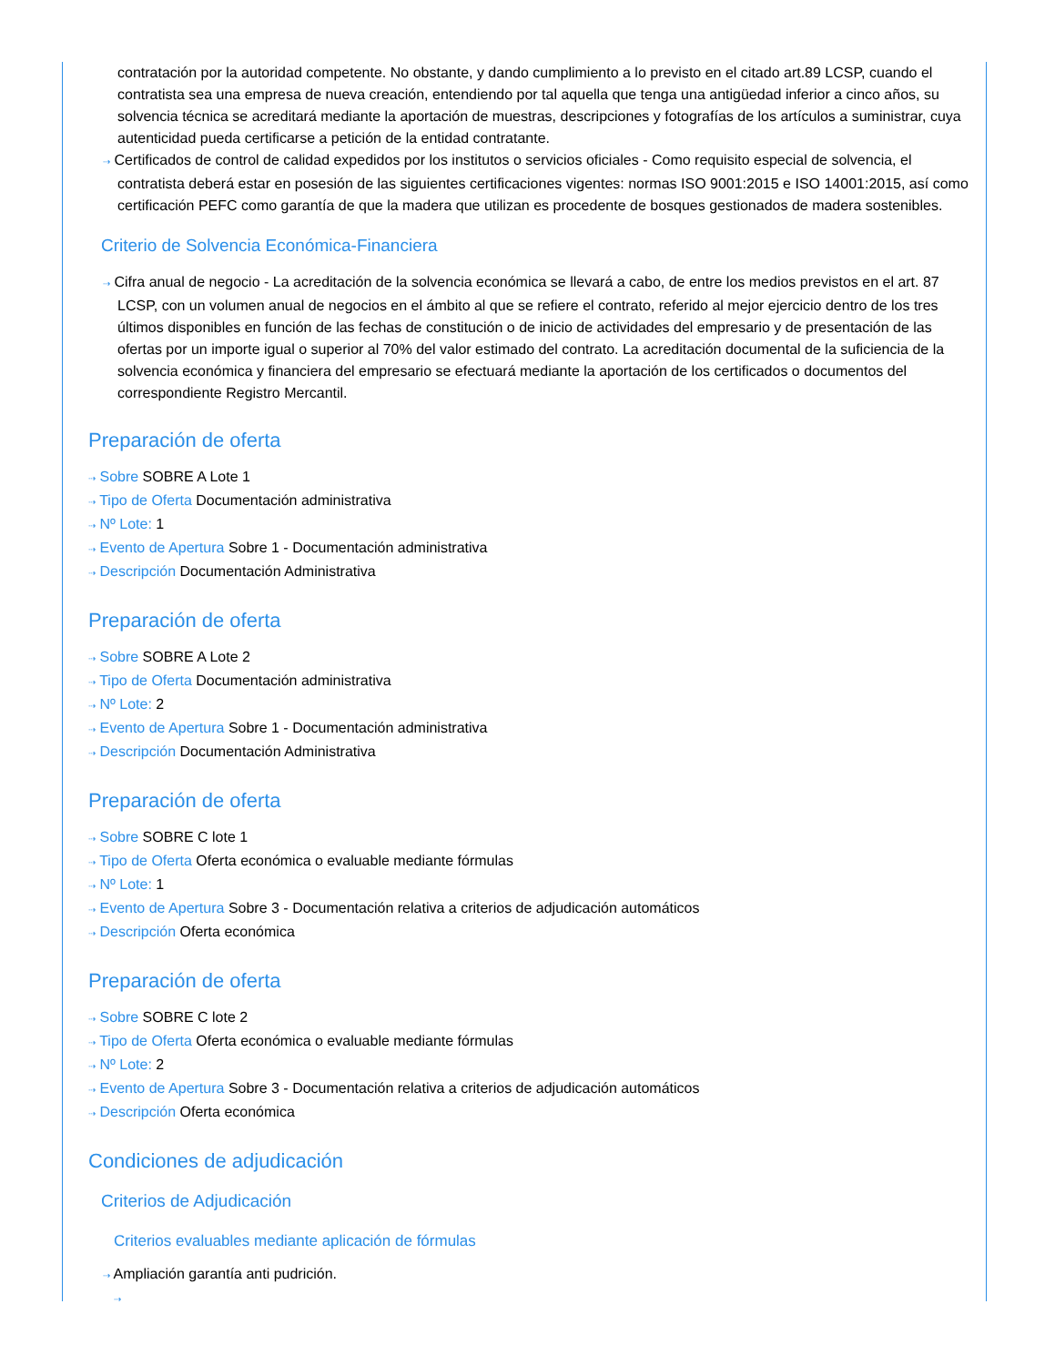contratación por la autoridad competente. No obstante, y dando cumplimiento a lo previsto en el citado art.89 LCSP, cuando el contratista sea una empresa de nueva creación, entendiendo por tal aquella que tenga una antigüedad inferior a cinco años, su solvencia técnica se acreditará mediante la aportación de muestras, descripciones y fotografías de los artículos a suministrar, cuya autenticidad pueda certificarse a petición de la entidad contratante.
⇢ Certificados de control de calidad expedidos por los institutos o servicios oficiales - Como requisito especial de solvencia, el contratista deberá estar en posesión de las siguientes certificaciones vigentes: normas ISO 9001:2015 e ISO 14001:2015, así como certificación PEFC como garantía de que la madera que utilizan es procedente de bosques gestionados de madera sostenibles.
Criterio de Solvencia Económica-Financiera
⇢ Cifra anual de negocio - La acreditación de la solvencia económica se llevará a cabo, de entre los medios previstos en el art. 87 LCSP, con un volumen anual de negocios en el ámbito al que se refiere el contrato, referido al mejor ejercicio dentro de los tres últimos disponibles en función de las fechas de constitución o de inicio de actividades del empresario y de presentación de las ofertas por un importe igual o superior al 70% del valor estimado del contrato. La acreditación documental de la suficiencia de la solvencia económica y financiera del empresario se efectuará mediante la aportación de los certificados o documentos del correspondiente Registro Mercantil.
Preparación de oferta
⇢ Sobre SOBRE A Lote 1
⇢ Tipo de Oferta Documentación administrativa
⇢ Nº Lote: 1
⇢ Evento de Apertura Sobre 1 - Documentación administrativa
⇢ Descripción Documentación Administrativa
Preparación de oferta
⇢ Sobre SOBRE A Lote 2
⇢ Tipo de Oferta Documentación administrativa
⇢ Nº Lote: 2
⇢ Evento de Apertura Sobre 1 - Documentación administrativa
⇢ Descripción Documentación Administrativa
Preparación de oferta
⇢ Sobre SOBRE C lote 1
⇢ Tipo de Oferta Oferta económica o evaluable mediante fórmulas
⇢ Nº Lote: 1
⇢ Evento de Apertura Sobre 3 - Documentación relativa a criterios de adjudicación automáticos
⇢ Descripción Oferta económica
Preparación de oferta
⇢ Sobre SOBRE C lote 2
⇢ Tipo de Oferta Oferta económica o evaluable mediante fórmulas
⇢ Nº Lote: 2
⇢ Evento de Apertura Sobre 3 - Documentación relativa a criterios de adjudicación automáticos
⇢ Descripción Oferta económica
Condiciones de adjudicación
Criterios de Adjudicación
Criterios evaluables mediante aplicación de fórmulas
⇢ Ampliación garantía anti pudrición.
⇢